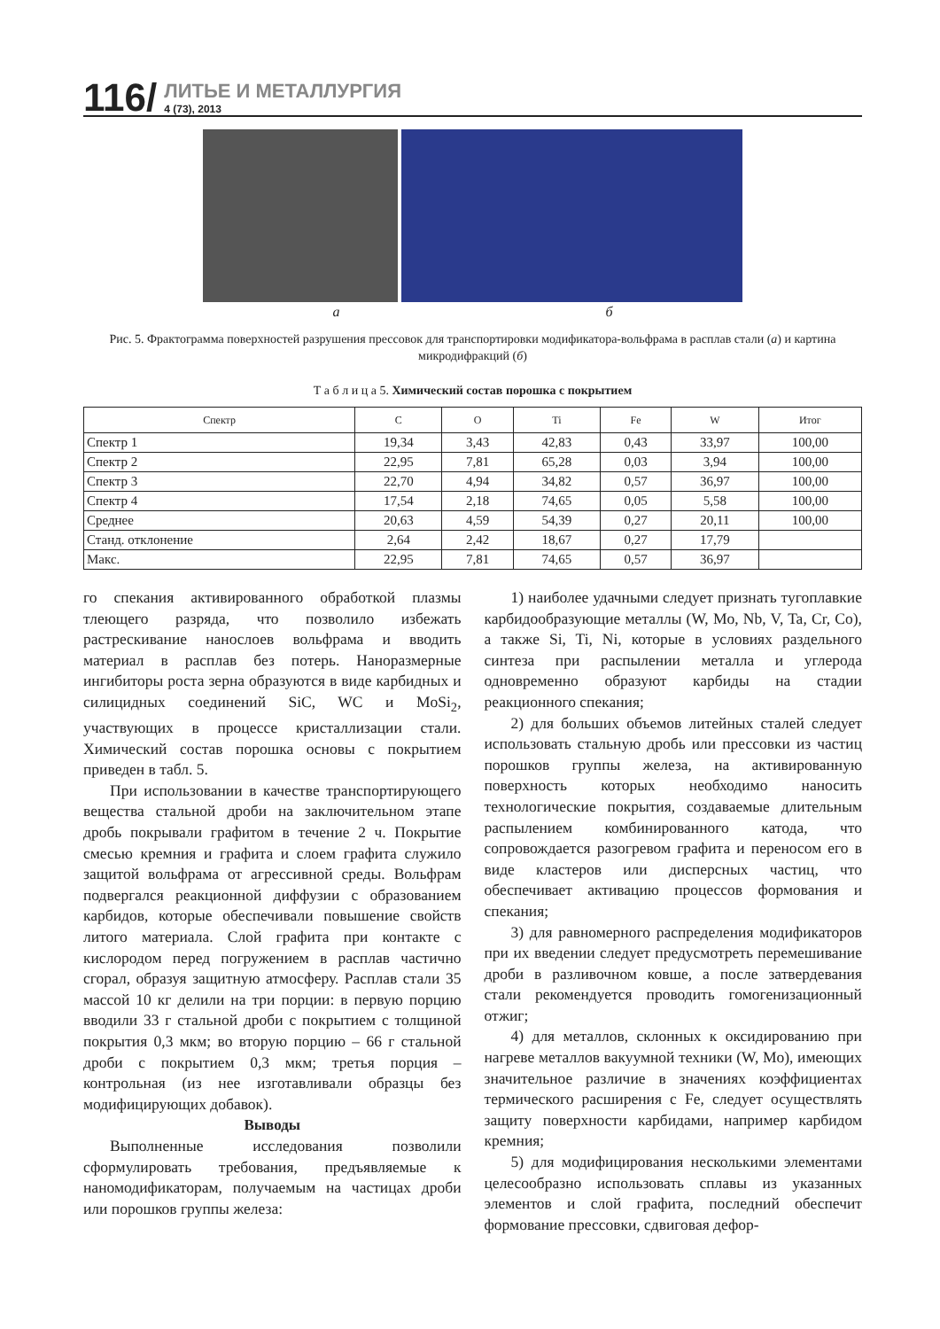116/ ЛИТЬЕ И МЕТАЛЛУРГИЯ
4 (73), 2013
а б
Рис. 5. Фрактограмма поверхностей разрушения прессовок для транспортировки модификатора-вольфрама в расплав стали (а) и картина микродифракций (б)
Т а б л и ц а 5. Химический состав порошка с покрытием
| Спектр | C | O | Ti | Fe | W | Итог |
| --- | --- | --- | --- | --- | --- | --- |
| Спектр 1 | 19,34 | 3,43 | 42,83 | 0,43 | 33,97 | 100,00 |
| Спектр 2 | 22,95 | 7,81 | 65,28 | 0,03 | 3,94 | 100,00 |
| Спектр 3 | 22,70 | 4,94 | 34,82 | 0,57 | 36,97 | 100,00 |
| Спектр 4 | 17,54 | 2,18 | 74,65 | 0,05 | 5,58 | 100,00 |
| Среднее | 20,63 | 4,59 | 54,39 | 0,27 | 20,11 | 100,00 |
| Станд. отклонение | 2,64 | 2,42 | 18,67 | 0,27 | 17,79 | |
| Макс. | 22,95 | 7,81 | 74,65 | 0,57 | 36,97 | |
го спекания активированного обработкой плазмы тлеющего разряда, что позволило избежать растрескивание нанослоев вольфрама и вводить материал в расплав без потерь. Наноразмерные ингибиторы роста зерна образуются в виде карбидных и силицидных соединений SiC, WC и MoSi<sub>2</sub>, участвующих в процессе кристаллизации стали. Химический состав порошка основы с покрытием приведен в табл. 5.
При использовании в качестве транспортирующего вещества стальной дроби на заключительном этапе дробь покрывали графитом в течение 2 ч. Покрытие смесью кремния и графита и слоем графита служило защитой вольфрама от агрессивной среды. Вольфрам подвергался реакционной диффузии с образованием карбидов, которые обеспечивали повышение свойств литого материала. Слой графита при контакте с кислородом перед погружением в расплав частично сгорал, образуя защитную атмосферу. Расплав стали 35 массой 10 кг делили на три порции: в первую порцию вводили 33 г стальной дроби с покрытием с толщиной покрытия 0,3 мкм; во вторую порцию – 66 г стальной дроби с покрытием 0,3 мкм; третья порция – контрольная (из нее изготавливали образцы без модифицирующих добавок).
Выводы
Выполненные исследования позволили сформулировать требования, предъявляемые к наномодификаторам, получаемым на частицах дроби или порошков группы железа:
1) наиболее удачными следует признать тугоплавкие карбидообразующие металлы (W, Mo, Nb, V, Ta, Cr, Co), а также Si, Ti, Ni, которые в условиях раздельного синтеза при распылении металла и углерода одновременно образуют карбиды на стадии реакционного спекания;
2) для больших объемов литейных сталей следует использовать стальную дробь или прессовки из частиц порошков группы железа, на активированную поверхность которых необходимо наносить технологические покрытия, создаваемые длительным распылением комбинированного катода, что сопровождается разогревом графита и переносом его в виде кластеров или дисперсных частиц, что обеспечивает активацию процессов формования и спекания;
3) для равномерного распределения модификаторов при их введении следует предусмотреть перемешивание дроби в разливочном ковше, а после затвердевания стали рекомендуется проводить гомогенизационный отжиг;
4) для металлов, склонных к оксидированию при нагреве металлов вакуумной техники (W, Mo), имеющих значительное различие в значениях коэффициентах термического расширения с Fe, следует осуществлять защиту поверхности карбидами, например карбидом кремния;
5) для модифицирования несколькими элементами целесообразно использовать сплавы из указанных элементов и слой графита, последний обеспечит формование прессовки, сдвиговая дефор-